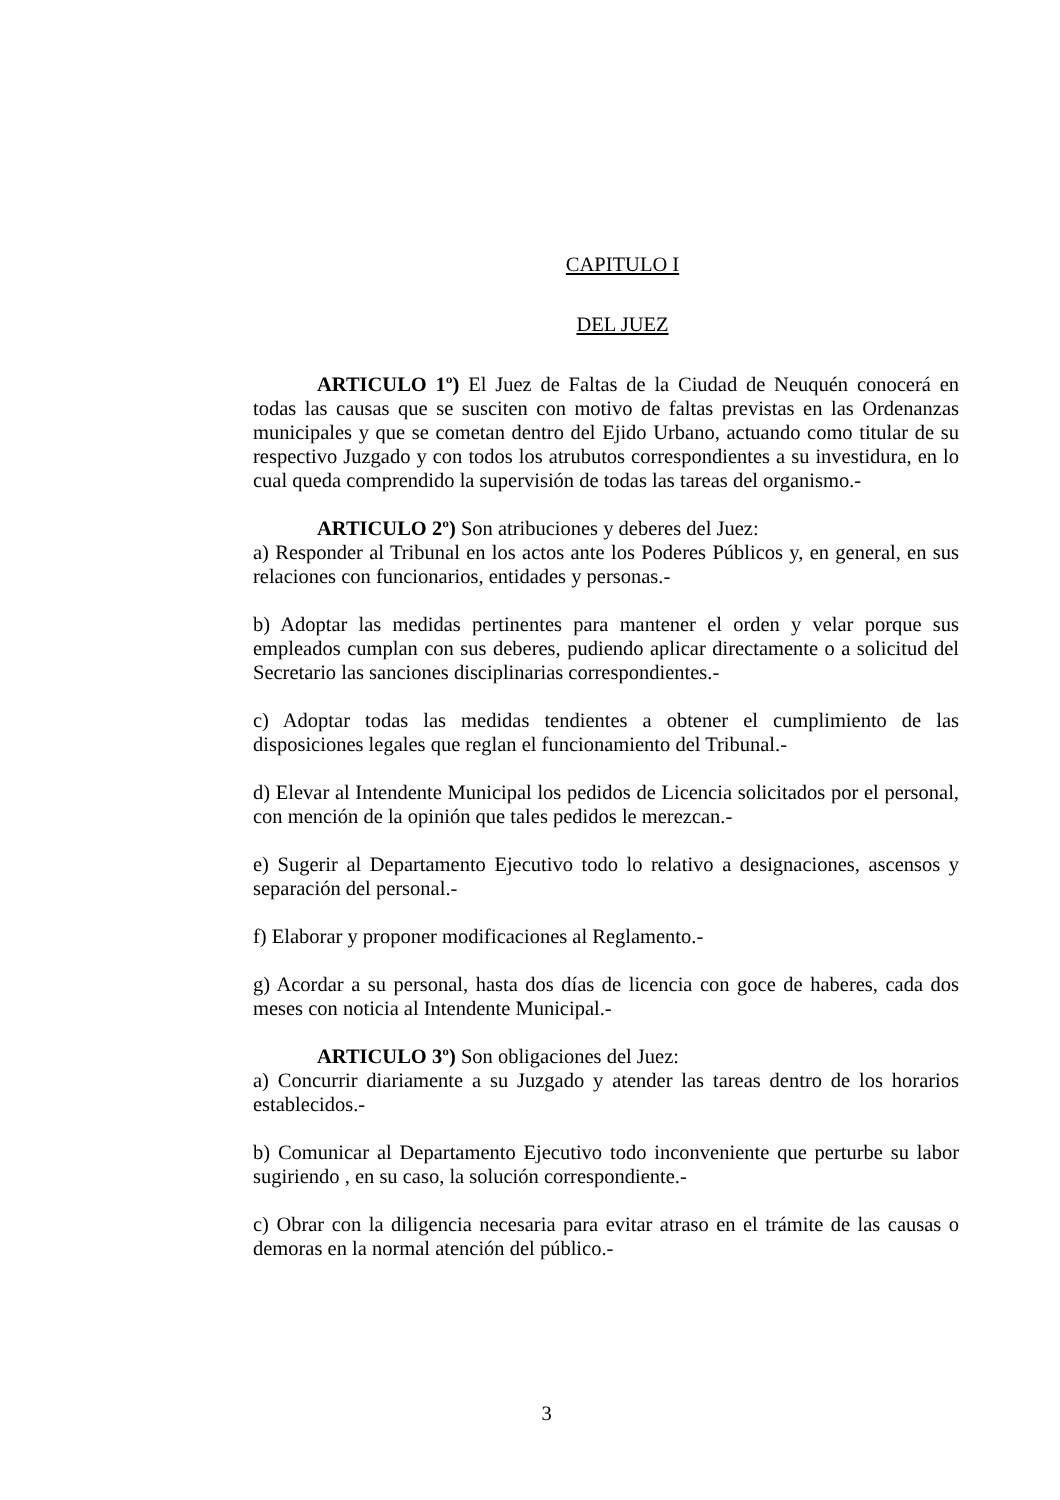CAPITULO I
DEL JUEZ
ARTICULO 1º) El Juez de Faltas de la Ciudad de Neuquén conocerá en todas las causas que se susciten con motivo de faltas previstas en las Ordenanzas municipales y que se cometan dentro del Ejido Urbano, actuando como titular de su respectivo Juzgado y con todos los atrubutos correspondientes a su investidura, en lo cual queda comprendido la supervisión de todas las tareas del organismo.-
ARTICULO 2º) Son atribuciones y deberes del Juez:
a) Responder al Tribunal en los actos ante los Poderes Públicos y, en general, en sus relaciones con funcionarios, entidades y personas.-
b) Adoptar las medidas pertinentes para mantener el orden y velar porque sus empleados cumplan con sus deberes, pudiendo aplicar directamente o a solicitud del Secretario las sanciones disciplinarias correspondientes.-
c) Adoptar todas las medidas tendientes a obtener el cumplimiento de las disposiciones legales que reglan el funcionamiento del Tribunal.-
d) Elevar al Intendente Municipal los pedidos de Licencia solicitados por el personal, con mención de la opinión que tales pedidos le merezcan.-
e) Sugerir al Departamento Ejecutivo todo lo relativo a designaciones, ascensos y separación del personal.-
f) Elaborar y proponer modificaciones al Reglamento.-
g) Acordar a su personal, hasta dos días de licencia con goce de haberes, cada dos meses con noticia al Intendente Municipal.-
ARTICULO 3º) Son obligaciones del Juez:
a) Concurrir diariamente a su Juzgado y atender las tareas dentro de los horarios establecidos.-
b) Comunicar al Departamento Ejecutivo todo inconveniente que perturbe su labor sugiriendo , en su caso, la solución correspondiente.-
c) Obrar con la diligencia necesaria para evitar atraso en el trámite de las causas o demoras en la normal atención del público.-
3